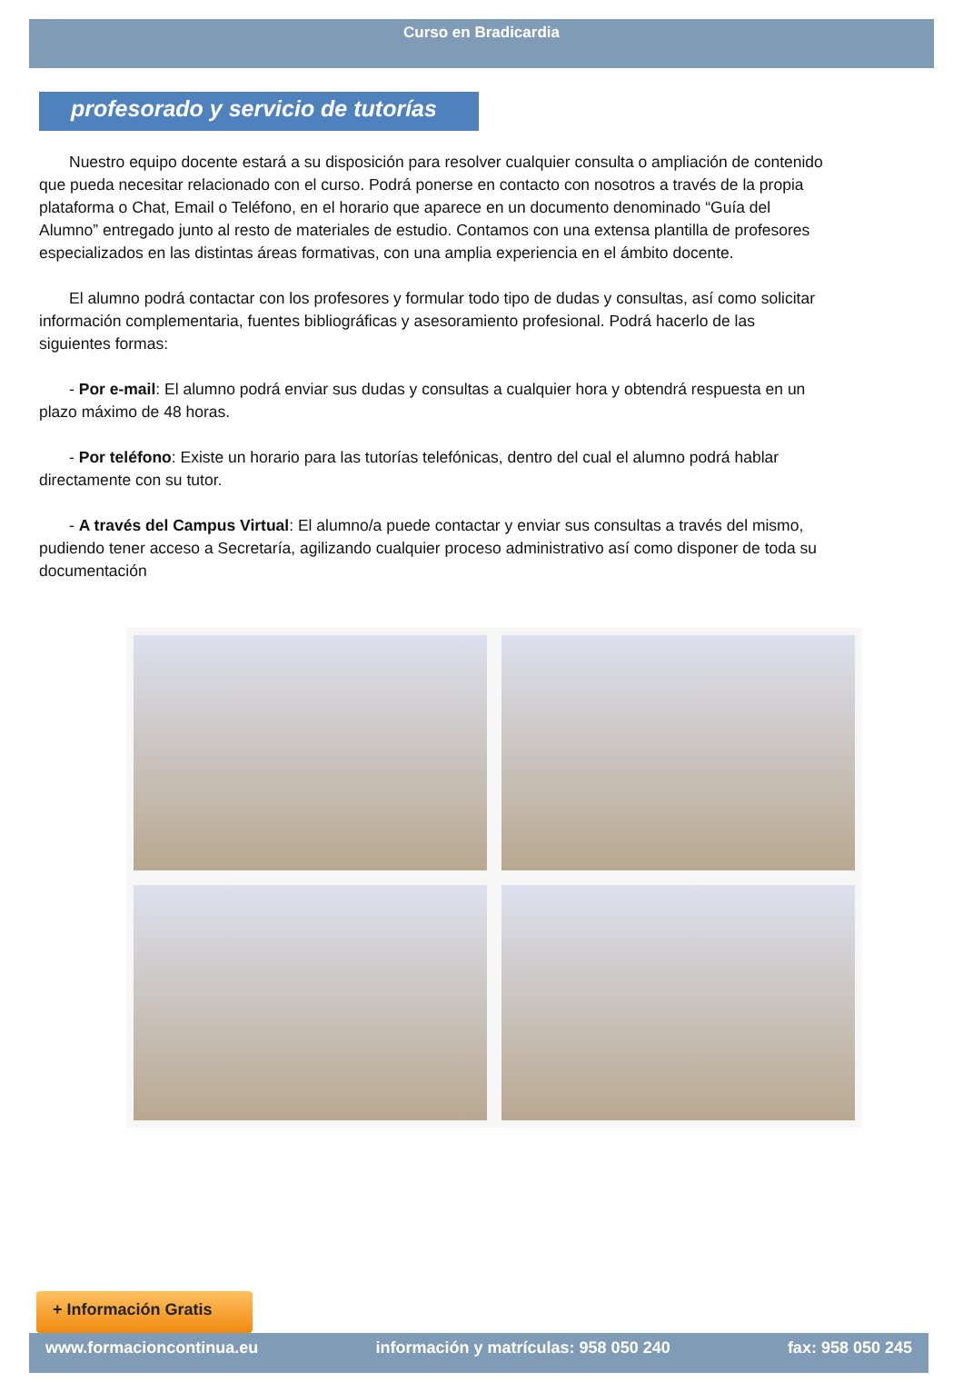Curso en Bradicardia
profesorado y servicio de tutorías
Nuestro equipo docente estará a su disposición para resolver cualquier consulta o ampliación de contenido que pueda necesitar relacionado con el curso. Podrá ponerse en contacto con nosotros a través de la propia plataforma o Chat, Email o Teléfono, en el horario que aparece en un documento denominado “Guía del Alumno” entregado junto al resto de materiales de estudio. Contamos con una extensa plantilla de profesores especializados en las distintas áreas formativas, con una amplia experiencia en el ámbito docente.
El alumno podrá contactar con los profesores y formular todo tipo de dudas y consultas, así como solicitar información complementaria, fuentes bibliográficas y asesoramiento profesional. Podrá hacerlo de las siguientes formas:
- Por e-mail: El alumno podrá enviar sus dudas y consultas a cualquier hora y obtendrá respuesta en un plazo máximo de 48 horas.
- Por teléfono: Existe un horario para las tutorías telefónicas, dentro del cual el alumno podrá hablar directamente con su tutor.
- A través del Campus Virtual: El alumno/a puede contactar y enviar sus consultas a través del mismo, pudiendo tener acceso a Secretaría, agilizando cualquier proceso administrativo así como disponer de toda su documentación
+ Información Gratis
www.formacioncontinua.eu información y matrículas: 958 050 240 fax: 958 050 245